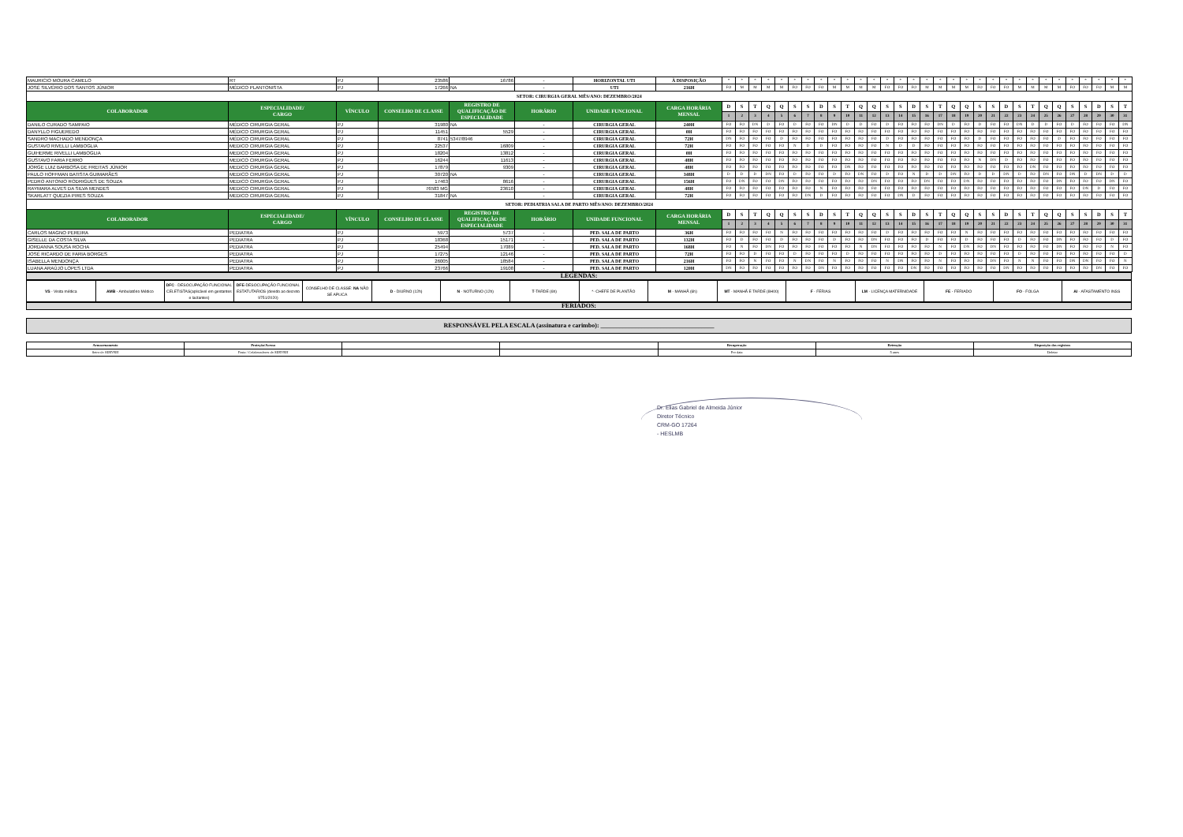| MAURICIO MOURA CAMELO | RT | PJ | 23586 | 16786 | - | HORIZONTAL UTI | À DISPOSIÇÃO | * | * | * | * | * | * | * | * | * | * | * | * | * | * | * | * | * | * | * | * | * | * | * | * | * | * | * | * | * | * | * |
| JOSÉ SILVÉRIO DOS SANTOS JÚNIOR | MÉDICO PLANTONISTA | PJ | 17266 | NA | - | UTI | 216H | FO | M | M | M | M | FO | FO | FO | M | M | M | M | FO | FO | FO | M | M | M | M | FO | FO | FO | M | M | M | M | FO | FO | FO | M | M |
| SETOR: CIRURGIA GERAL MÊS/ANO: DEZEMBRO/2024 | | | | | | | | | | | | | | | | | | | | | | | | | | | | | | | | | | | | | | |
| COLABORADOR | ESPECIALIDADE/ CARGO | VÍNCULO | CONSELHO DE CLASSE | REGISTRO DE QUALIFICAÇÃO DE ESPECIALIDADE | HORÁRIO | UNIDADE FUNCIONAL | CARGA HORÁRIA MENSAL | D | S | T | Q | Q | S | S | D | S | T | Q | Q | S | S | D | S | T | Q | Q | S | S | D | S | T | Q | Q | S | S | D | S | T |
| | | | | | | | | 1 | 2 | 3 | 4 | 5 | 6 | 7 | 8 | 9 | 10 | 11 | 12 | 13 | 14 | 15 | 16 | 17 | 18 | 19 | 20 | 21 | 22 | 23 | 24 | 25 | 26 | 27 | 28 | 29 | 30 | 31 |
| DANILO CURADO SAMPAIO | MÉDICO CIRURGIA GERAL | PJ | 31980 | NA | - | CIRURGIA GERAL | 240H | FO | FO | DN | D | FO | D | FO | FO | DN | D | D | FO | D | FO | FO | FO | DN | D | FO | D | FO | FO | DN | D | D | FO | D | FO | FO | FO | DN |
| DANYLLO FIGUEREDO | MÉDICO CIRURGIA GERAL | PJ | 11451 | 5529 | - | CIRURGIA GERAL | 0H | FO | FO | FO | FO | FO | FO | FO | FO | FO | FO | FO | FO | FO | FO | FO | FO | FO | FO | FO | FO | FO | FO | FO | FO | FO | FO | FO | FO | FO | FO | FO |
| SANDRO MACHADO MENDONÇA | MÉDICO CIRURGIA GERAL | PJ | 8741 | 5347/8946 | - | CIRURGIA GERAL | 72H | DN | FO | FO | FO | D | FO | FO | FO | FO | FO | FO | FO | D | FO | FO | FO | FO | FO | FO | D | FO | FO | FO | FO | FO | D | FO | FO | FO | FO | FO |
| GUSTAVO RIVELLI LAMBOGLIA | MEDICO CIRURGIA GERAL | PJ | 22537 | 16809 | - | CIRURGIA GERAL | 72H | FO | FO | FO | FO | FO | N | D | D | FO | FO | FO | FO | N | D | D | FO | FO | FO | FO | FO | FO | FO | FO | FO | FO | FO | FO | FO | FO | FO | FO |
| GUIHERME RIVELLI LAMBOGLIA | MEDICO CIRURGIA GERAL | PJ | 18204 | 13812 | - | CIRURGIA GERAL | 0H | FO | FO | FO | FO | FO | FO | FO | FO | FO | FO | FO | FO | FO | FO | FO | FO | FO | FO | FO | FO | FO | FO | FO | FO | FO | FO | FO | FO | FO | FO | FO |
| GUSTAVO FARIA FERRO | MEDICO CIRURGIA GERAL | PJ | 16244 | 11613 | - | CIRURGIA GERAL | 48H | FO | FO | FO | FO | FO | FO | FO | FO | FO | FO | FO | FO | FO | FO | FO | FO | FO | FO | FO | N | DN | D | FO | FO | FO | FO | FO | FO | FO | FO | FO |
| JORGE LUIZ BARBOSA DE FREITAS JÚNIOR | MEDICO CIRURGIA GERAL | PJ | 17879 | 9309 | - | CIRURGIA GERAL | 48H | FO | FO | FO | FO | FO | FO | FO | FO | FO | DN | FO | FO | FO | FO | FO | FO | FO | FO | FO | FO | FO | FO | FO | DN | FO | FO | FO | FO | FO | FO | FO |
| PAULO HOFFMAN BATISTA GUIMARÃES | MEDICO CIRURGIA GERAL | PJ | 30720 | NA | - | CIRURGIA GERAL | 348H | D | D | D | DN | FO | D | FO | FO | D | FO | DN | FO | D | FO | N | D | D | DN | FO | D | D | DN | D | FO | DN | FO | DN | D | DN | D | D |
| PEDRO ANTONIO RODRIGUES DE SOUZA | MEDICO CIRURGIA GERAL | PJ | 17463 | 8616 | - | CIRURGIA GERAL | 156H | FO | DN | FO | FO | DN | FO | FO | FO | FO | FO | FO | DN | FO | FO | FO | DN | FO | FO | DN | FO | FO | FO | FO | FO | FO | DN | FO | FO | FO | DN | FO |
| RAYMARA ALVES DA SILVA MENDES | MEDICO CIRURGIA GERAL | PJ | 76583 MG | 23610 | - | CIRURGIA GERAL | 48H | FO | FO | FO | FO | FO | FO | FO | N | FO | FO | FO | FO | FO | FO | FO | FO | FO | FO | FO | FO | FO | FO | FO | FO | FO | FO | FO | DN | D | FO | FO |
| SKARLATT QUEZIA PIRES SOUZA | MEDICO CIRURGIA GERAL | PJ | 31847 | NA | - | CIRURGIA GERAL | 72H | FO | FO | FO | FO | FO | FO | DN | D | FO | FO | FO | FO | FO | DN | D | FO | FO | FO | FO | FO | FO | FO | FO | FO | FO | FO | FO | FO | FO | FO | FO |
| SETOR: PEDIATRIA SALA DE PARTO MÊS/ANO: DEZEMBRO/2024 | | | | | | | | | | | | | | | | | | | | | | | | | | | | | | | | | | | | | | |
| COLABORADOR | ESPECIALIDADE/ CARGO | VÍNCULO | CONSELHO DE CLASSE | REGISTRO DE QUALIFICAÇÃO DE ESPECIALIDADE | HORÁRIO | UNIDADE FUNCIONAL | CARGA HORÁRIA MENSAL | D | S | T | Q | Q | S | S | D | S | T | Q | Q | S | S | D | S | T | Q | Q | S | S | D | S | T | Q | Q | S | S | D | S | T |
| | | | | | | | | 1 | 2 | 3 | 4 | 5 | 6 | 7 | 8 | 9 | 10 | 11 | 12 | 13 | 14 | 15 | 16 | 17 | 18 | 19 | 20 | 21 | 22 | 23 | 24 | 25 | 26 | 27 | 28 | 29 | 30 | 31 |
| CARLOS MAGNO PEREIRA | PEDIATRA | PJ | 5973 | 5737 | - | PED. SALA DE PARTO | 36H | FO | FO | FO | FO | N | FO | FO | FO | FO | FO | FO | FO | D | FO | FO | FO | FO | FO | N | FO | FO | FO | FO | FO | FO | FO | FO | FO | FO | FO | FO |
| GISELLE DA COSTA SILVA | PEDIATRA | PJ | 18368 | 15171 | - | PED. SALA DE PARTO | 132H | FO | D | FO | FO | D | FO | FO | FO | D | FO | FO | DN | FO | FO | FO | D | FO | FO | D | FO | FO | FO | D | FO | FO | DN | FO | FO | FO | D | FO |
| JORDANNA SOUSA ROCHA | PEDIATRA | PJ | 25494 | 17089 | - | PED. SALA DE PARTO | 168H | FO | N | FO | DN | FO | FO | FO | FO | FO | FO | N | DN | FO | FO | FO | FO | N | FO | DN | FO | DN | FO | FO | FO | FO | DN | FO | FO | FO | N | FO |
| JOSÉ RICARDO DE FARIA BORGES | PEDIATRA | PJ | 17275 | 12146 | - | PED. SALA DE PARTO | 72H | FO | FO | D | FO | FO | D | FO | FO | FO | D | FO | FO | FO | FO | FO | FO | D | FO | FO | FO | FO | FO | D | FO | FO | FO | FO | FO | FO | FO | D |
| ISABELLA MENDONÇA | PEDIATRA | PJ | 26005 | 18584 | - | PED. SALA DE PARTO | 216H | FO | FO | N | FO | FO | N | DN | FO | N | FO | FO | FO | N | DN | FO | FO | N | FO | FO | FO | DN | FO | N | N | FO | FO | DN | DN | FO | FO | N |
| LUANA ARAÚJO LOPES LTDA | PEDIATRA | PJ | 23766 | 19108 | - | PED. SALA DE PARTO | 120H | DN | FO | FO | FO | FO | FO | FO | DN | FO | FO | FO | FO | FO | FO | DN | FO | FO | FO | FO | FO | FO | DN | FO | FO | FO | FO | FO | FO | DN | FO | FO |
| LEGENDAS: |
| VS - Visita médica | AMB - Ambulatório Médico | DFC - DESOCUPAÇÃO FUNCIONAL CELETISTAS(aplicável em gestantes e lactantes) | DFE -DESOCUPAÇÃO FUNCIONAL ESTATUTARIOS (devido ao decreto 9751/2020) | CONSELHO DE CLASSE: NA NÃO SE APLICA | D - DIURNO (12h) | N - NOTURNO (12h) | T -TARDE (6h) | *- CHEFE DE PLANTÃO | M - MANHÃ (6h) | MT - MANHÃ E TARDE (8H00) | F - FÉRIAS | LM - LICENÇA MATERNIDADE | FE - FERIADO | FO - FOLGA | AI - AFASTAMENTO INSS |
| FERIADOS: |
| RESPONSÁVEL PELA ESCALA (assinatura e carimbo): ____________________________________ |
| Armazenamento | Proteção/Acesso | | | Recuperação | Retenção | Disposição dos registros |
| Setor do SERVRH | Pasta / Colaboradores do SERVRH | | | Por data | 5 anos | Deletar |
Dr. Elias Gabriel de Almeida Júnior
Diretor Técnico
CRM-GO 17264
- HESLMB